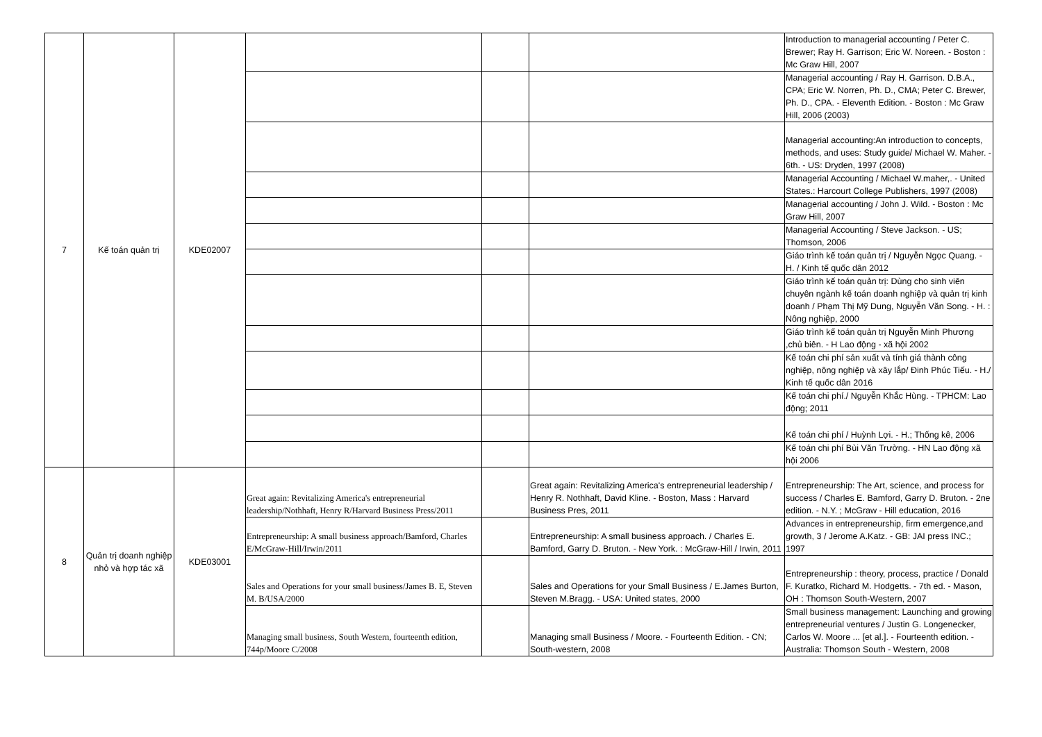| 7 | Kế toán quản trị | KDE02007 | | | | Introduction to managerial accounting / Peter C. Brewer; Ray H. Garrison; Eric W. Noreen. - Boston : Mc Graw Hill, 2007 |
| | | | | | | Managerial accounting / Ray H. Garrison. D.B.A., CPA; Eric W. Norren, Ph. D., CMA; Peter C. Brewer, Ph. D., CPA. - Eleventh Edition. - Boston : Mc Graw Hill, 2006 (2003) |
| | | | | | | Managerial accounting:An introduction to concepts, methods, and uses: Study guide/ Michael W. Maher. - 6th. - US: Dryden, 1997 (2008) |
| | | | | | | Managerial Accounting / Michael W.maher,. - United States.: Harcourt College Publishers, 1997 (2008) |
| | | | | | | Managerial accounting / John J. Wild. - Boston : Mc Graw Hill, 2007 |
| | | | | | | Managerial Accounting / Steve Jackson. - US; Thomson, 2006 |
| | | | | | | Giáo trình kế toán quản trị / Nguyễn Ngọc Quang. - H. / Kinh tế quốc dân 2012 |
| | | | | | | Giáo trình kế toán quản trị: Dùng cho sinh viên chuyên ngành kế toán doanh nghiệp và quản trị kinh doanh / Phạm Thị Mỹ Dung, Nguyễn Văn Song. - H. : Nông nghiệp, 2000 |
| | | | | | | Giáo trình kế toán quản trị Nguyễn Minh Phương ,chủ biên. - H Lao động - xã hội 2002 |
| | | | | | | Kế toán chi phí sản xuất và tính giá thành công nghiệp, nông nghiệp và xây lắp/ Đinh Phúc Tiếu. - H./ Kinh tế quốc dân 2016 |
| | | | | | | Kế toán chi phí./ Nguyễn Khắc Hùng. - TPHCM: Lao động; 2011 |
| | | | | | | Kế toán chi phí / Huỳnh Lợi. - H.; Thống kê, 2006 |
| | | | | | | Kế toán chi phí Bùi Văn Trường. - HN Lao động xã hội 2006 |
| 8 | Quản trị doanh nghiệp nhỏ và hợp tác xã | KDE03001 | Great again: Revitalizing America's entrepreneurial leadership/Nothhaft, Henry R/Harvard Business Press/2011 | | Great again: Revitalizing America's entrepreneurial leadership / Henry R. Nothhaft, David Kline. - Boston, Mass : Harvard Business Pres, 2011 | Entrepreneurship: The Art, science, and process for success / Charles E. Bamford, Garry D. Bruton. - 2ne edition. - N.Y. ; McGraw - Hill education, 2016 |
| | | | Entrepreneurship: A small business approach/Bamford, Charles E/McGraw-Hill/Irwin/2011 | | Entrepreneurship: A small business approach. / Charles E. Bamford, Garry D. Bruton. - New York. : McGraw-Hill / Irwin, 2011 | Advances in entrepreneurship, firm emergence,and growth, 3 / Jerome A.Katz. - GB: JAI press INC.; 1997 |
| | | | Sales and Operations for your small business/James B. E, Steven M. B/USA/2000 | | Sales and Operations for your Small Business / E.James Burton, Steven M.Bragg. - USA: United states, 2000 | Entrepreneurship : theory, process, practice / Donald F. Kuratko, Richard M. Hodgetts. - 7th ed. - Mason, OH : Thomson South-Western, 2007 |
| | | | Managing small business, South Western, fourteenth edition, 744p/Moore C/2008 | | Managing small Business / Moore. - Fourteenth Edition. - CN; South-western, 2008 | Small business management: Launching and growing entrepreneurial ventures / Justin G. Longenecker, Carlos W. Moore ... [et al.]. - Fourteenth edition. - Australia: Thomson South - Western, 2008 |